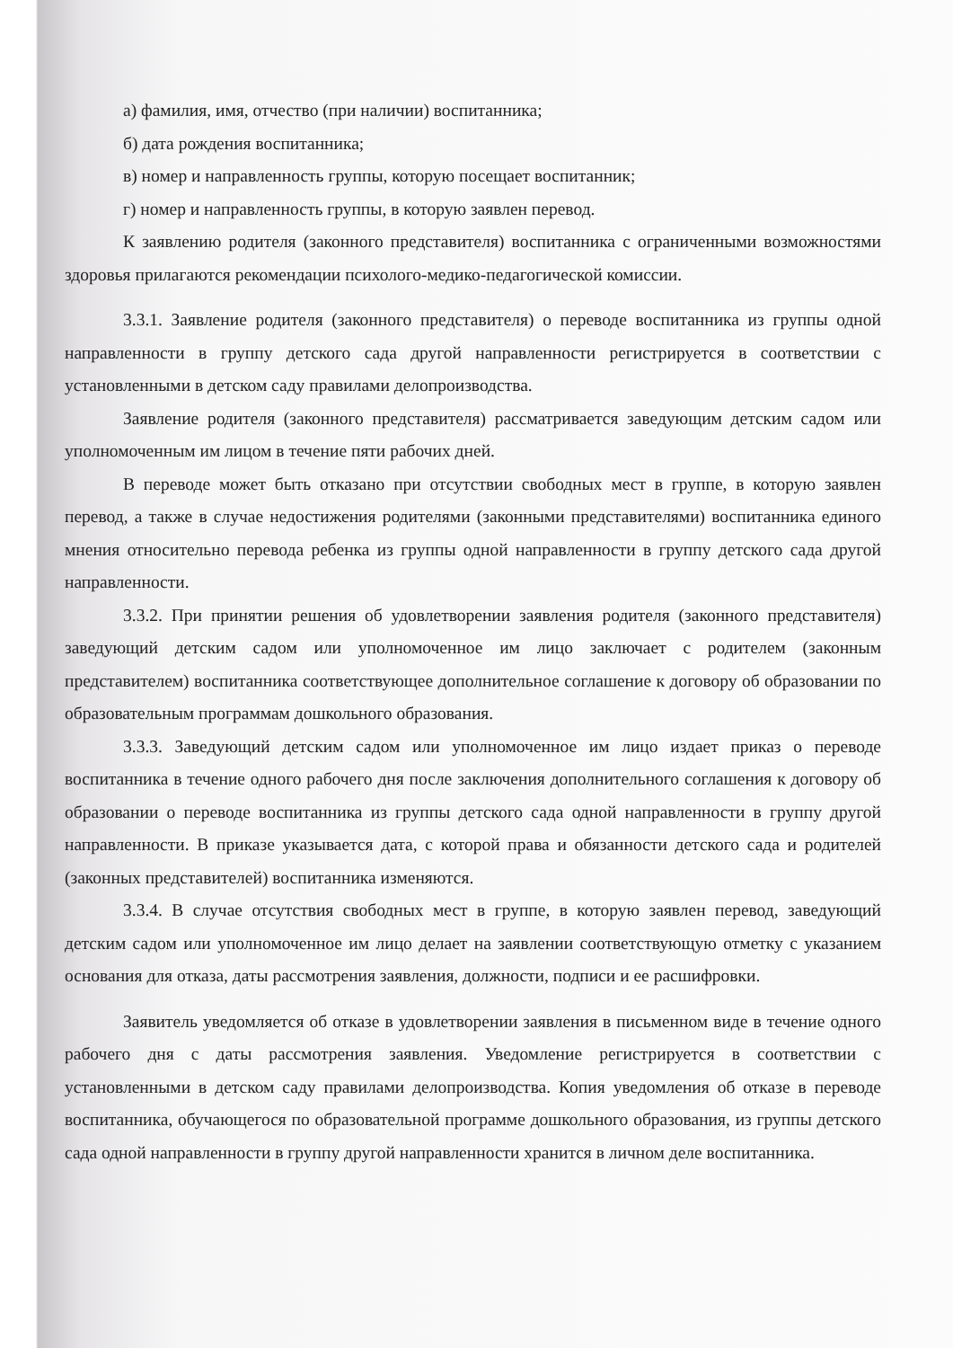а) фамилия, имя, отчество (при наличии) воспитанника;
б) дата рождения воспитанника;
в) номер и направленность группы, которую посещает воспитанник;
г) номер и направленность группы, в которую заявлен перевод.
К заявлению родителя (законного представителя) воспитанника с ограниченными возможностями здоровья прилагаются рекомендации психолого-медико-педагогической комиссии.
3.3.1. Заявление родителя (законного представителя) о переводе воспитанника из группы одной направленности в группу детского сада другой направленности регистрируется в соответствии с установленными в детском саду правилами делопроизводства.
Заявление родителя (законного представителя) рассматривается заведующим детским садом или уполномоченным им лицом в течение пяти рабочих дней.
В переводе может быть отказано при отсутствии свободных мест в группе, в которую заявлен перевод, а также в случае недостижения родителями (законными представителями) воспитанника единого мнения относительно перевода ребенка из группы одной направленности в группу детского сада другой направленности.
3.3.2. При принятии решения об удовлетворении заявления родителя (законного представителя) заведующий детским садом или уполномоченное им лицо заключает с родителем (законным представителем) воспитанника соответствующее дополнительное соглашение к договору об образовании по образовательным программам дошкольного образования.
3.3.3. Заведующий детским садом или уполномоченное им лицо издает приказ о переводе воспитанника в течение одного рабочего дня после заключения дополнительного соглашения к договору об образовании о переводе воспитанника из группы детского сада одной направленности в группу другой направленности. В приказе указывается дата, с которой права и обязанности детского сада и родителей (законных представителей) воспитанника изменяются.
3.3.4. В случае отсутствия свободных мест в группе, в которую заявлен перевод, заведующий детским садом или уполномоченное им лицо делает на заявлении соответствующую отметку с указанием основания для отказа, даты рассмотрения заявления, должности, подписи и ее расшифровки.
Заявитель уведомляется об отказе в удовлетворении заявления в письменном виде в течение одного рабочего дня с даты рассмотрения заявления. Уведомление регистрируется в соответствии с установленными в детском саду правилами делопроизводства. Копия уведомления об отказе в переводе воспитанника, обучающегося по образовательной программе дошкольного образования, из группы детского сада одной направленности в группу другой направленности хранится в личном деле воспитанника.